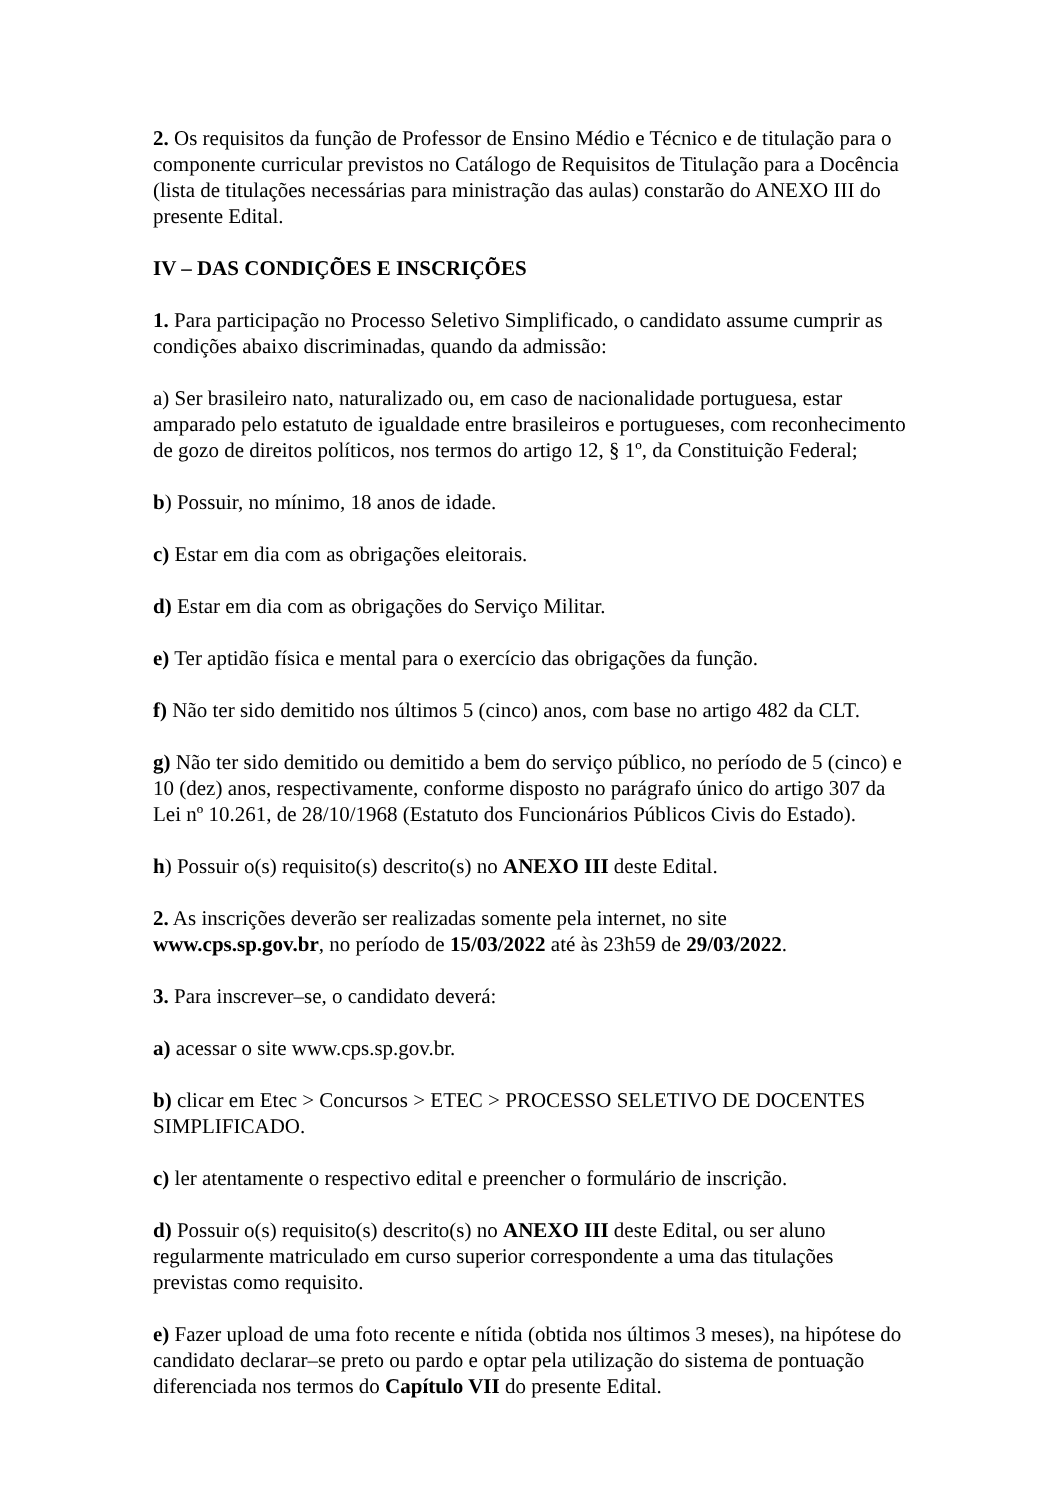2. Os requisitos da função de Professor de Ensino Médio e Técnico e de titulação para o componente curricular previstos no Catálogo de Requisitos de Titulação para a Docência (lista de titulações necessárias para ministração das aulas) constarão do ANEXO III do presente Edital.
IV – DAS CONDIÇÕES E INSCRIÇÕES
1. Para participação no Processo Seletivo Simplificado, o candidato assume cumprir as condições abaixo discriminadas, quando da admissão:
a) Ser brasileiro nato, naturalizado ou, em caso de nacionalidade portuguesa, estar amparado pelo estatuto de igualdade entre brasileiros e portugueses, com reconhecimento de gozo de direitos políticos, nos termos do artigo 12, § 1º, da Constituição Federal;
b) Possuir, no mínimo, 18 anos de idade.
c) Estar em dia com as obrigações eleitorais.
d) Estar em dia com as obrigações do Serviço Militar.
e) Ter aptidão física e mental para o exercício das obrigações da função.
f) Não ter sido demitido nos últimos 5 (cinco) anos, com base no artigo 482 da CLT.
g) Não ter sido demitido ou demitido a bem do serviço público, no período de 5 (cinco) e 10 (dez) anos, respectivamente, conforme disposto no parágrafo único do artigo 307 da Lei nº 10.261, de 28/10/1968 (Estatuto dos Funcionários Públicos Civis do Estado).
h) Possuir o(s) requisito(s) descrito(s) no ANEXO III deste Edital.
2. As inscrições deverão ser realizadas somente pela internet, no site
www.cps.sp.gov.br, no período de 15/03/2022 até às 23h59 de 29/03/2022.
3. Para inscrever–se, o candidato deverá:
a) acessar o site www.cps.sp.gov.br.
b) clicar em Etec > Concursos > ETEC > PROCESSO SELETIVO DE DOCENTES SIMPLIFICADO.
c) ler atentamente o respectivo edital e preencher o formulário de inscrição.
d) Possuir o(s) requisito(s) descrito(s) no ANEXO III deste Edital, ou ser aluno regularmente matriculado em curso superior correspondente a uma das titulações previstas como requisito.
e) Fazer upload de uma foto recente e nítida (obtida nos últimos 3 meses), na hipótese do candidato declarar–se preto ou pardo e optar pela utilização do sistema de pontuação diferenciada nos termos do Capítulo VII do presente Edital.